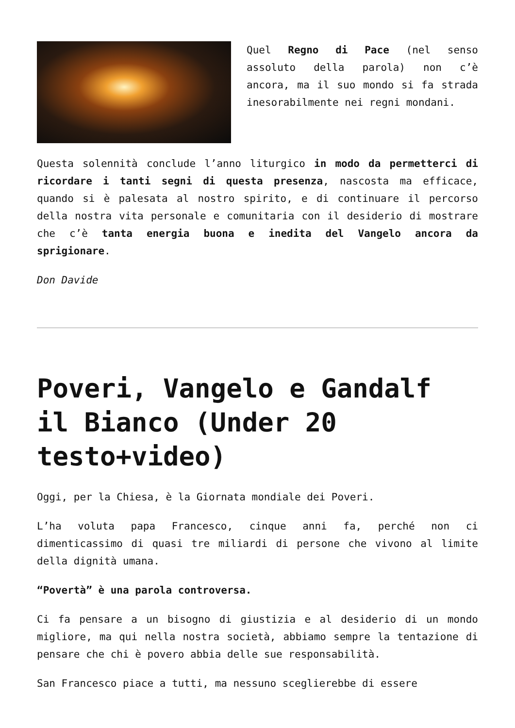Quel Regno di Pace (nel senso assoluto della parola) non c’è ancora, ma il suo mondo si fa strada inesorabilmente nei regni mondani.
Questa solennità conclude l’anno liturgico in modo da permetterci di ricordare i tanti segni di questa presenza, nascosta ma efficace, quando si è palesata al nostro spirito, e di continuare il percorso della nostra vita personale e comunitaria con il desiderio di mostrare che c’è tanta energia buona e inedita del Vangelo ancora da sprigionare.
Don Davide
Poveri, Vangelo e Gandalf il Bianco (Under 20 testo+video)
Oggi, per la Chiesa, è la Giornata mondiale dei Poveri.
L’ha voluta papa Francesco, cinque anni fa, perché non ci dimenticassimo di quasi tre miliardi di persone che vivono al limite della dignità umana.
“Povertà” è una parola controversa.
Ci fa pensare a un bisogno di giustizia e al desiderio di un mondo migliore, ma qui nella nostra società, abbiamo sempre la tentazione di pensare che chi è povero abbia delle sue responsabilità.
San Francesco piace a tutti, ma nessuno sceglierebbe di essere